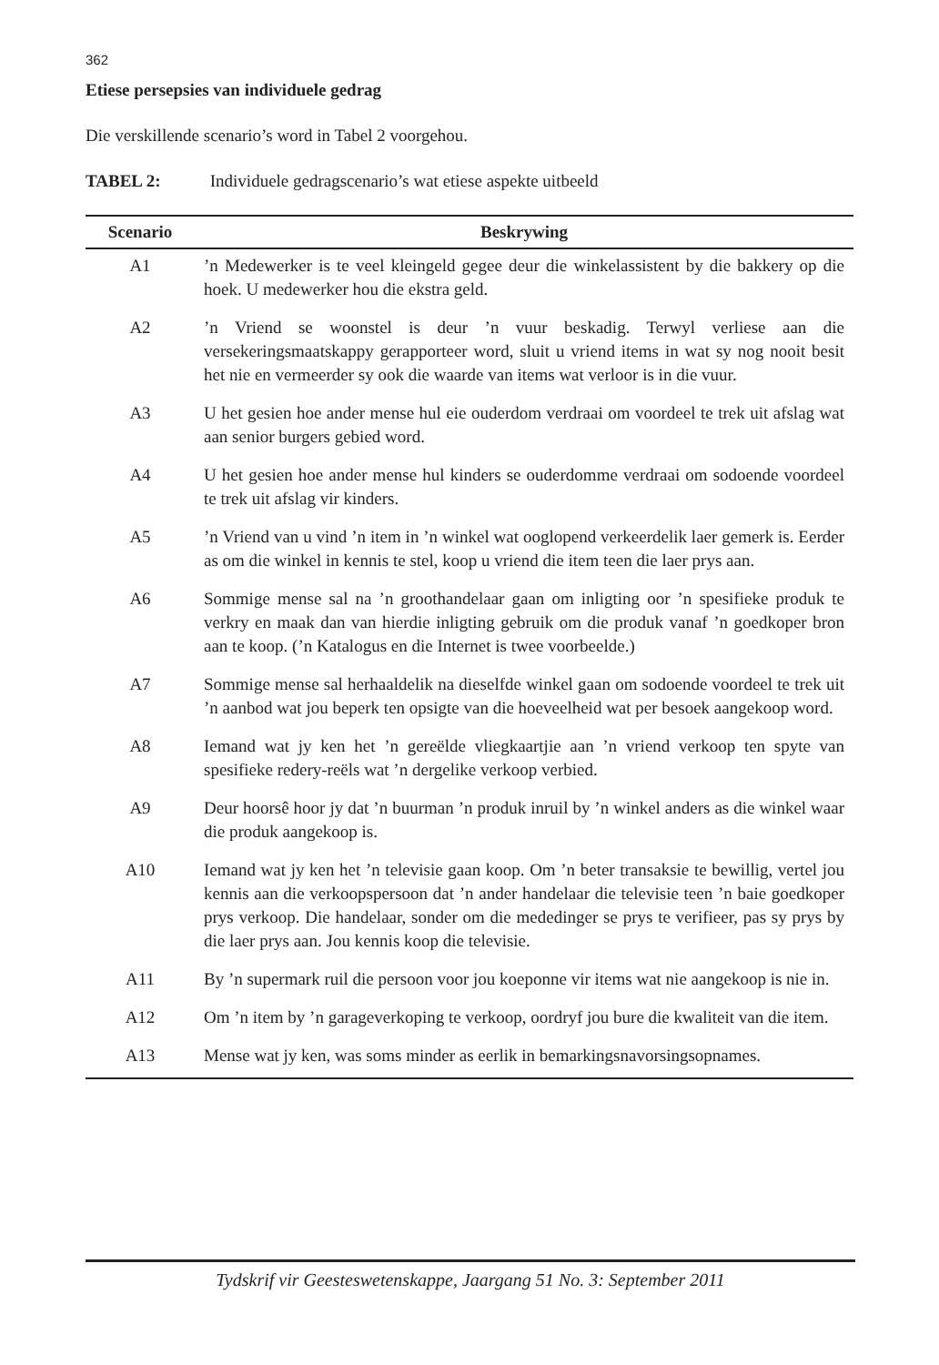362
Etiese persepsies van individuele gedrag
Die verskillende scenario’s word in Tabel 2 voorgehou.
TABEL 2: Individuele gedragscenario’s wat etiese aspekte uitbeeld
| Scenario | Beskrywing |
| --- | --- |
| A1 | ’n Medewerker is te veel kleingeld gegee deur die winkelassistent by die bakkery op die hoek. U medewerker hou die ekstra geld. |
| A2 | ’n Vriend se woonstel is deur ’n vuur beskadig. Terwyl verliese aan die versekeringsmaatskappy gerapporteer word, sluit u vriend items in wat sy nog nooit besit het nie en vermeerder sy ook die waarde van items wat verloor is in die vuur. |
| A3 | U het gesien hoe ander mense hul eie ouderdom verdraai om voordeel te trek uit afslag wat aan senior burgers gebied word. |
| A4 | U het gesien hoe ander mense hul kinders se ouderdomme verdraai om sodoende voordeel te trek uit afslag vir kinders. |
| A5 | ’n Vriend van u vind ’n item in ’n winkel wat ooglopend verkeerdelik laer gemerk is. Eerder as om die winkel in kennis te stel, koop u vriend die item teen die laer prys aan. |
| A6 | Sommige mense sal na ’n groothandelaar gaan om inligting oor ’n spesifieke produk te verkry en maak dan van hierdie inligting gebruik om die produk vanaf ’n goedkoper bron aan te koop. (’n Katalogus en die Internet is twee voorbeelde.) |
| A7 | Sommige mense sal herhaaldelik na dieselfde winkel gaan om sodoende voordeel te trek uit ’n aanbod wat jou beperk ten opsigte van die hoeveelheid wat per besoek aangekoop word. |
| A8 | Iemand wat jy ken het ’n gereëlde vliegkaartjie aan ’n vriend verkoop ten spyte van spesifieke redery-reëls wat ’n dergelike verkoop verbied. |
| A9 | Deur hoorsê hoor jy dat ’n buurman ’n produk inruil by ’n winkel anders as die winkel waar die produk aangekoop is. |
| A10 | Iemand wat jy ken het ’n televisie gaan koop. Om ’n beter transaksie te bewillig, vertel jou kennis aan die verkoopspersoon dat ’n ander handelaar die televisie teen ’n baie goedkoper prys verkoop. Die handelaar, sonder om die mededinger se prys te verifieer, pas sy prys by die laer prys aan. Jou kennis koop die televisie. |
| A11 | By ’n supermark ruil die persoon voor jou koeponne vir items wat nie aangekoop is nie in. |
| A12 | Om ’n item by ’n garageverkoping te verkoop, oordryf jou bure die kwaliteit van die item. |
| A13 | Mense wat jy ken, was soms minder as eerlik in bemarkingsnavorsingsopnames. |
Tydskrif vir Geesteswetenskappe, Jaargang 51 No. 3: September 2011